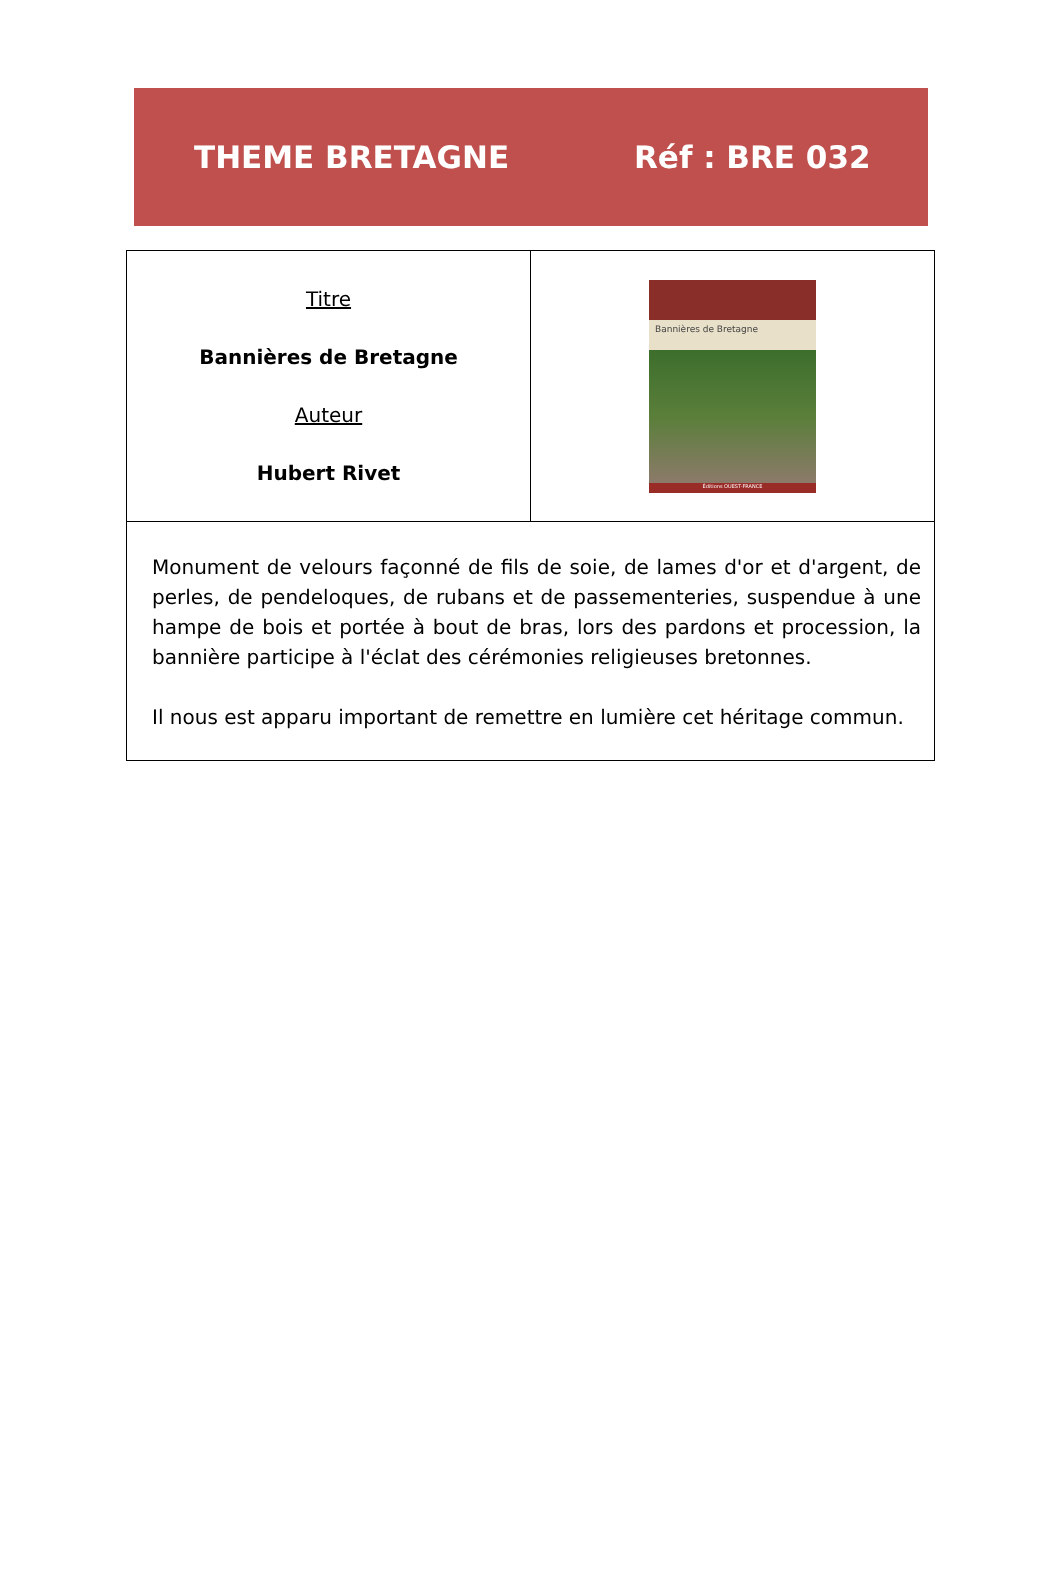THEME BRETAGNE Réf : BRE 032
| Titre Bannières de Bretagne Auteur Hubert Rivet | Bannières de Bretagne Éditions OUEST-FRANCE |
| Monument de velours façonné de fils de soie, de lames d'or et d'argent, de perles, de pendeloques, de rubans et de passementeries, suspendue à une hampe de bois et portée à bout de bras, lors des pardons et procession, la bannière participe à l'éclat des cérémonies religieuses bretonnes. Il nous est apparu important de remettre en lumière cet héritage commun. | |